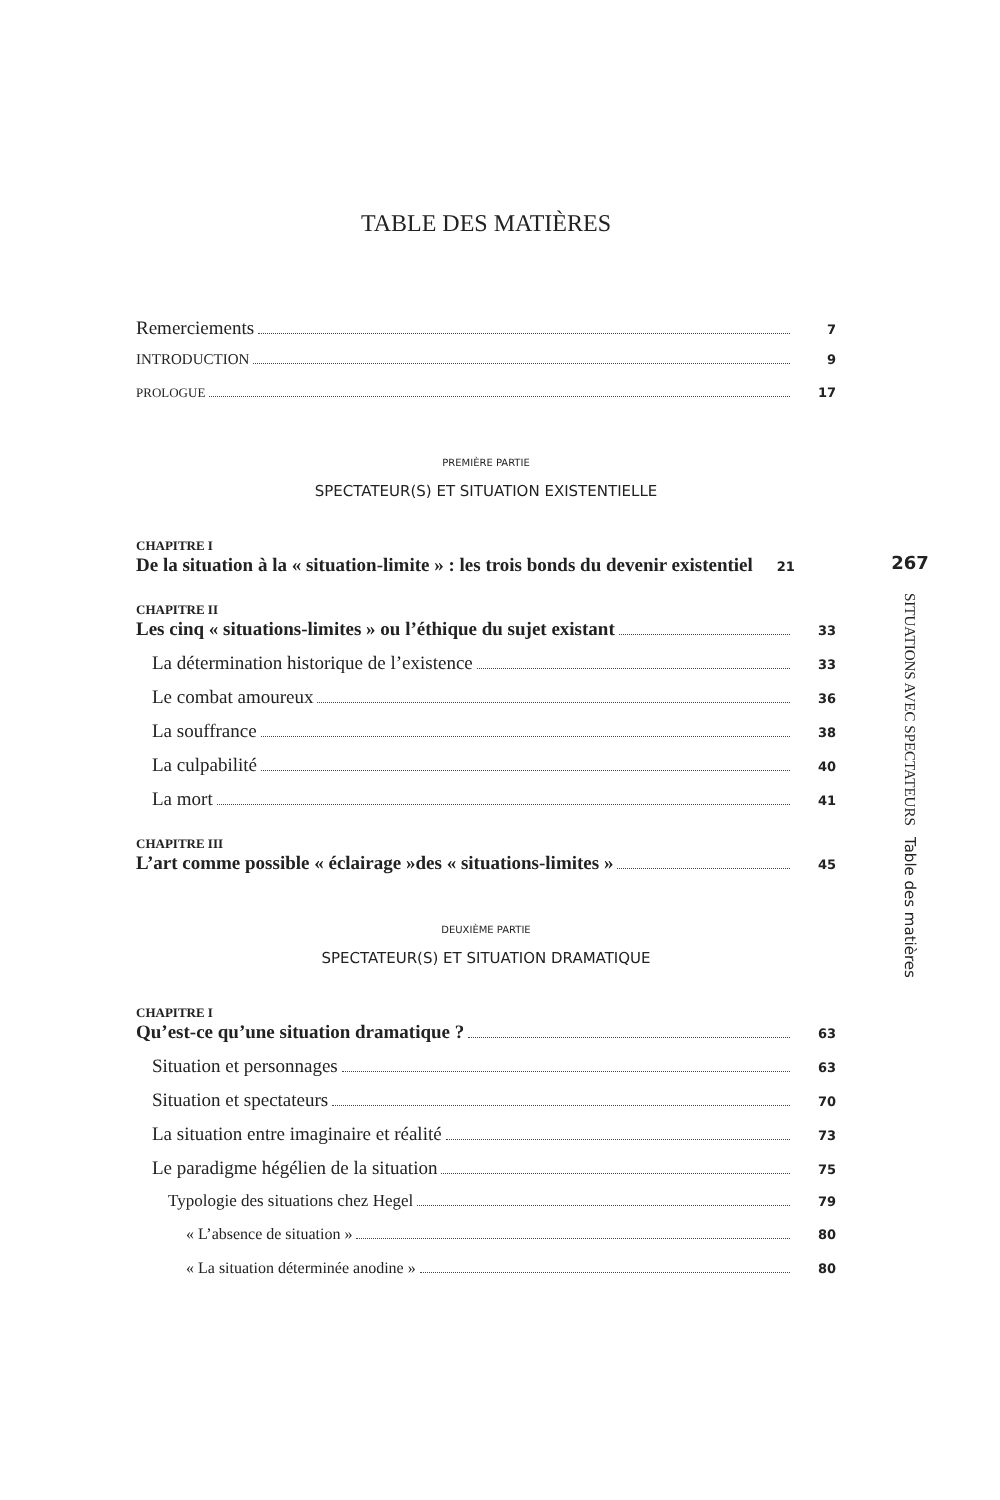TABLE DES MATIÈRES
Remerciements 7
INTRODUCTION 9
PROLOGUE 17
PREMIÈRE PARTIE
SPECTATEUR(S) ET SITUATION EXISTENTIELLE
CHAPITRE I
De la situation à la « situation-limite » : les trois bonds du devenir existentiel 21
CHAPITRE II
Les cinq « situations-limites » ou l’éthique du sujet existant 33
La détermination historique de l’existence 33
Le combat amoureux 36
La souffrance 38
La culpabilité 40
La mort 41
CHAPITRE III
L’art comme possible « éclairage »des « situations-limites » 45
DEUXIÈME PARTIE
SPECTATEUR(S) ET SITUATION DRAMATIQUE
CHAPITRE I
Qu’est-ce qu’une situation dramatique ? 63
Situation et personnages 63
Situation et spectateurs 70
La situation entre imaginaire et réalité 73
Le paradigme hégélien de la situation 75
Typologie des situations chez Hegel 79
« L’absence de situation » 80
« La situation déterminée anodine » 80
267
SITUATIONS AVEC SPECTATEURS Table des matières